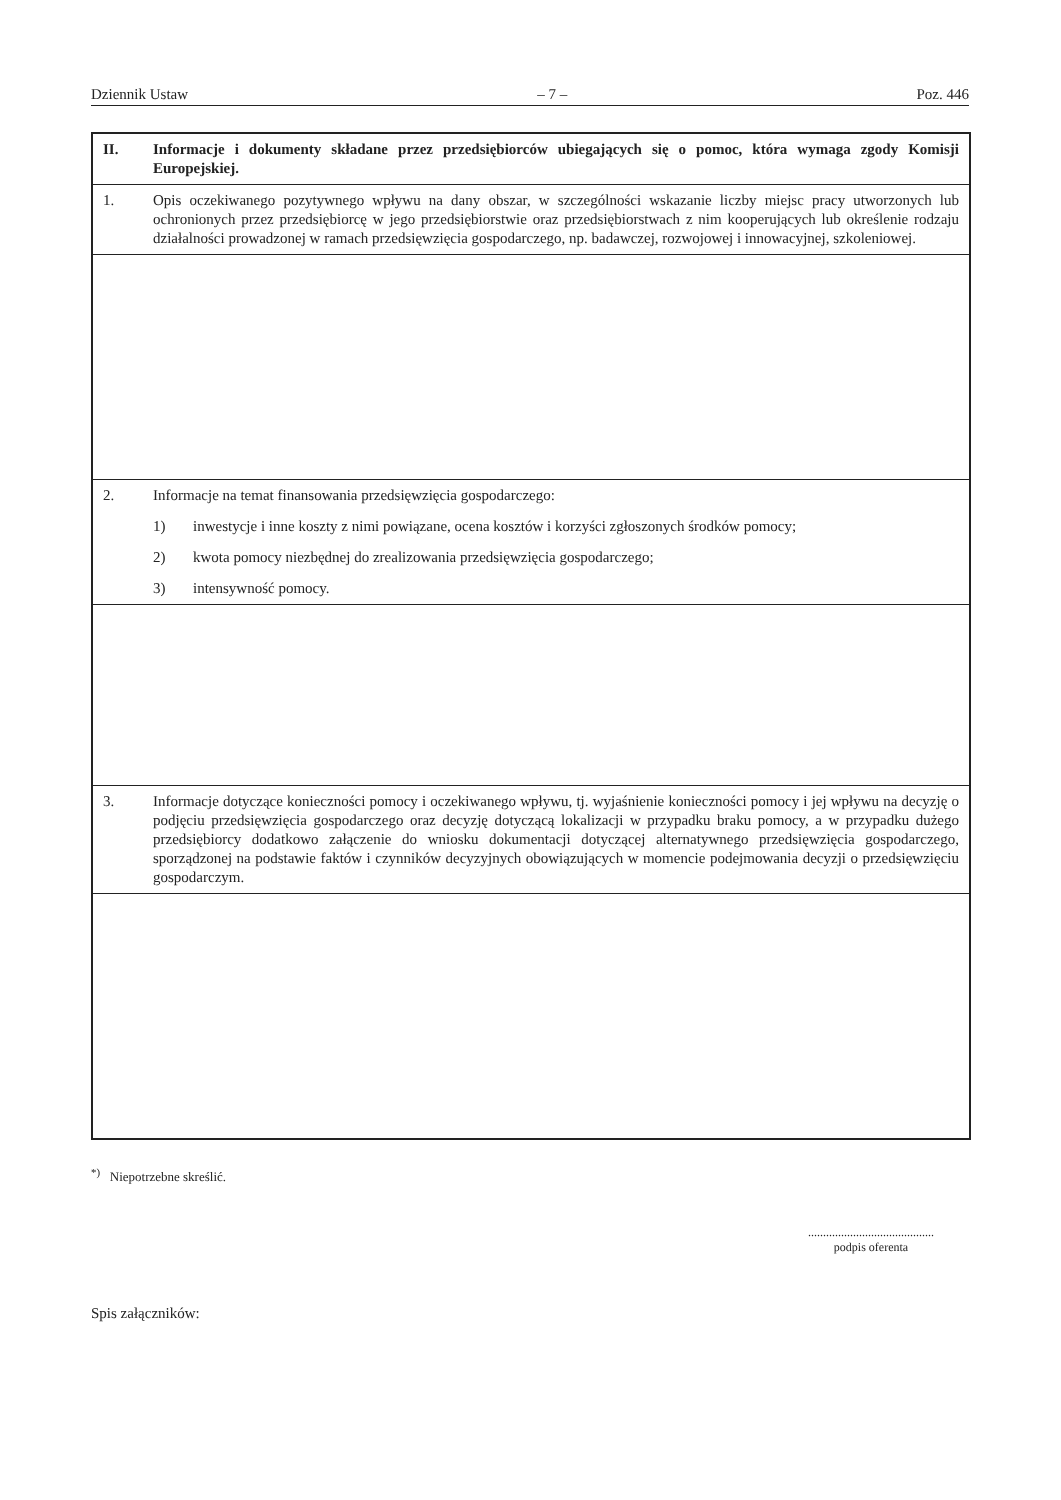Dziennik Ustaw – 7 – Poz. 446
| II. | Informacje i dokumenty składane przez przedsiębiorców ubiegających się o pomoc, która wymaga zgody Komisji Europejskiej. |
| 1. | Opis oczekiwanego pozytywnego wpływu na dany obszar, w szczególności wskazanie liczby miejsc pracy utworzonych lub ochronionych przez przedsiębiorcę w jego przedsiębiorstwie oraz przedsiębiorstwach z nim kooperujących lub określenie rodzaju działalności prowadzonej w ramach przedsięwzięcia gospodarczego, np. badawczej, rozwojowej i innowacyjnej, szkoleniowej. |
| 2. | Informacje na temat finansowania przedsięwzięcia gospodarczego: 1) inwestycje i inne koszty z nimi powiązane, ocena kosztów i korzyści zgłoszonych środków pomocy; 2) kwota pomocy niezbędnej do zrealizowania przedsięwzięcia gospodarczego; 3) intensywność pomocy. |
| 3. | Informacje dotyczące konieczności pomocy i oczekiwanego wpływu, tj. wyjaśnienie konieczności pomocy i jej wpływu na decyzję o podjęciu przedsięwzięcia gospodarczego oraz decyzję dotyczącą lokalizacji w przypadku braku pomocy, a w przypadku dużego przedsiębiorcy dodatkowo załączenie do wniosku dokumentacji dotyczącej alternatywnego przedsięwzięcia gospodarczego, sporządzonej na podstawie faktów i czynników decyzyjnych obowiązujących w momencie podejmowania decyzji o przedsięwzięciu gospodarczym. |
<sup>*)</sup> Niepotrzebne skreślić.
..........................................
podpis oferenta
Spis załączników: